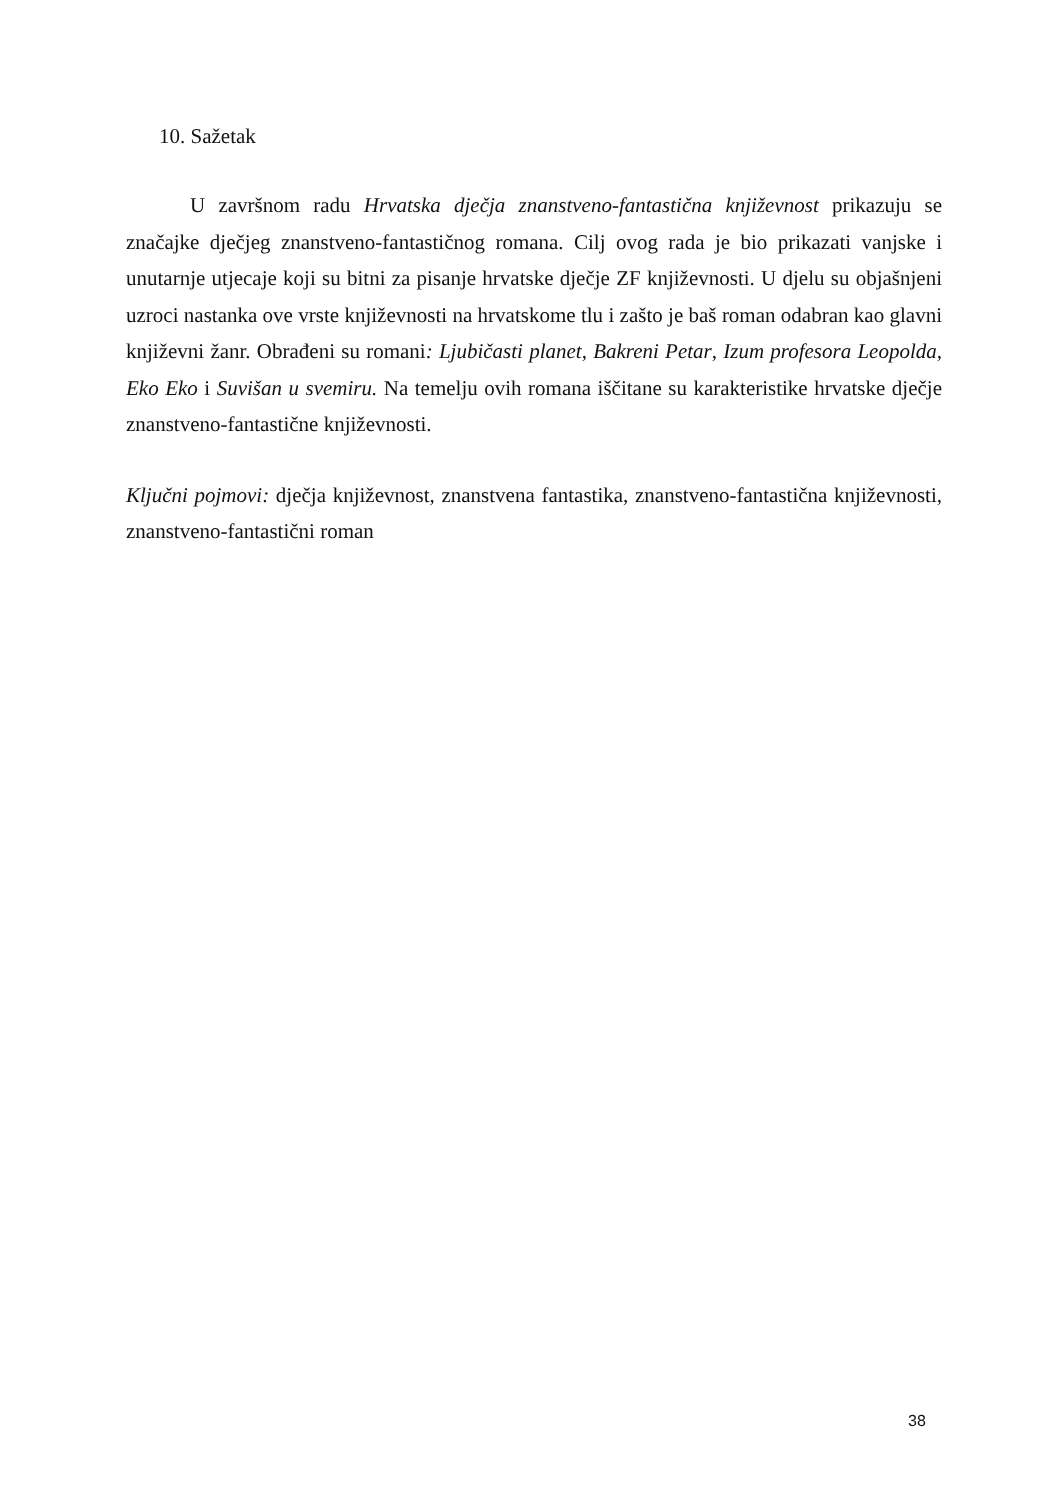10. Sažetak
U završnom radu Hrvatska dječja znanstveno-fantastična književnost prikazuju se značajke dječjeg znanstveno-fantastičnog romana. Cilj ovog rada je bio prikazati vanjske i unutarnje utjecaje koji su bitni za pisanje hrvatske dječje ZF književnosti. U djelu su objašnjeni uzroci nastanka ove vrste književnosti na hrvatskome tlu i zašto je baš roman odabran kao glavni književni žanr. Obrađeni su romani: Ljubičasti planet, Bakreni Petar, Izum profesora Leopolda, Eko Eko i Suvišan u svemiru. Na temelju ovih romana iščitane su karakteristike hrvatske dječje znanstveno-fantastične književnosti.
Ključni pojmovi: dječja književnost, znanstvena fantastika, znanstveno-fantastična književnosti, znanstveno-fantastični roman
38